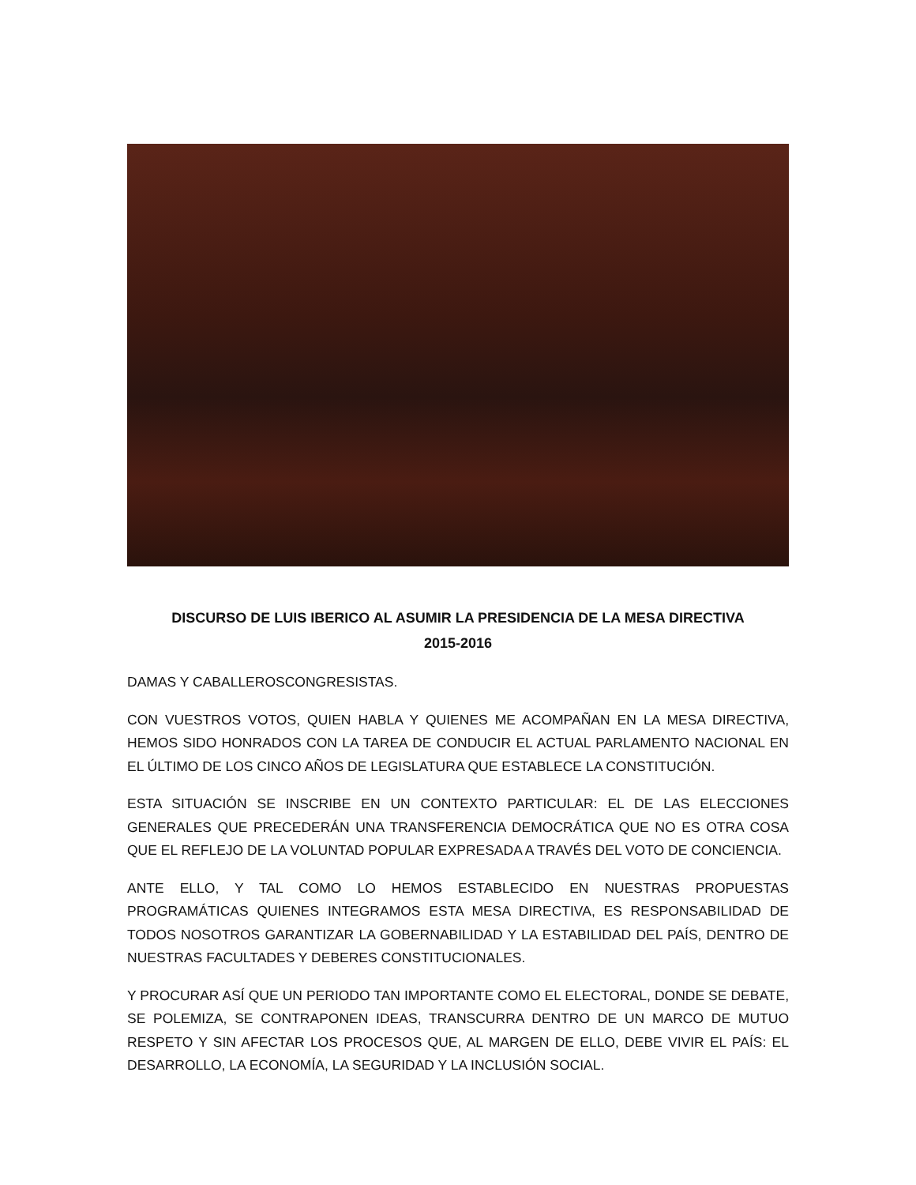DISCURSO DE LUIS IBERICO AL ASUMIR LA PRESIDENCIA DE LA MESA DIRECTIVA
2015-2016
DAMAS Y CABALLEROSCONGRESISTAS.
CON VUESTROS VOTOS, QUIEN HABLA Y QUIENES ME ACOMPAÑAN EN LA MESA DIRECTIVA, HEMOS SIDO HONRADOS CON LA TAREA DE CONDUCIR EL ACTUAL PARLAMENTO NACIONAL EN EL ÚLTIMO DE LOS CINCO AÑOS DE LEGISLATURA QUE ESTABLECE LA CONSTITUCIÓN.
ESTA SITUACIÓN SE INSCRIBE EN UN CONTEXTO PARTICULAR: EL DE LAS ELECCIONES GENERALES QUE PRECEDERÁN UNA TRANSFERENCIA DEMOCRÁTICA QUE NO ES OTRA COSA QUE EL REFLEJO DE LA VOLUNTAD POPULAR EXPRESADA A TRAVÉS DEL VOTO DE CONCIENCIA.
ANTE ELLO, Y TAL COMO LO HEMOS ESTABLECIDO EN NUESTRAS PROPUESTAS PROGRAMÁTICAS QUIENES INTEGRAMOS ESTA MESA DIRECTIVA, ES RESPONSABILIDAD DE TODOS NOSOTROS GARANTIZAR LA GOBERNABILIDAD Y LA ESTABILIDAD DEL PAÍS, DENTRO DE NUESTRAS FACULTADES Y DEBERES CONSTITUCIONALES.
Y PROCURAR ASÍ QUE UN PERIODO TAN IMPORTANTE COMO EL ELECTORAL, DONDE SE DEBATE, SE POLEMIZA, SE CONTRAPONEN IDEAS, TRANSCURRA DENTRO DE UN MARCO DE MUTUO RESPETO Y SIN AFECTAR LOS PROCESOS QUE, AL MARGEN DE ELLO, DEBE VIVIR EL PAÍS: EL DESARROLLO, LA ECONOMÍA, LA SEGURIDAD Y LA INCLUSIÓN SOCIAL.